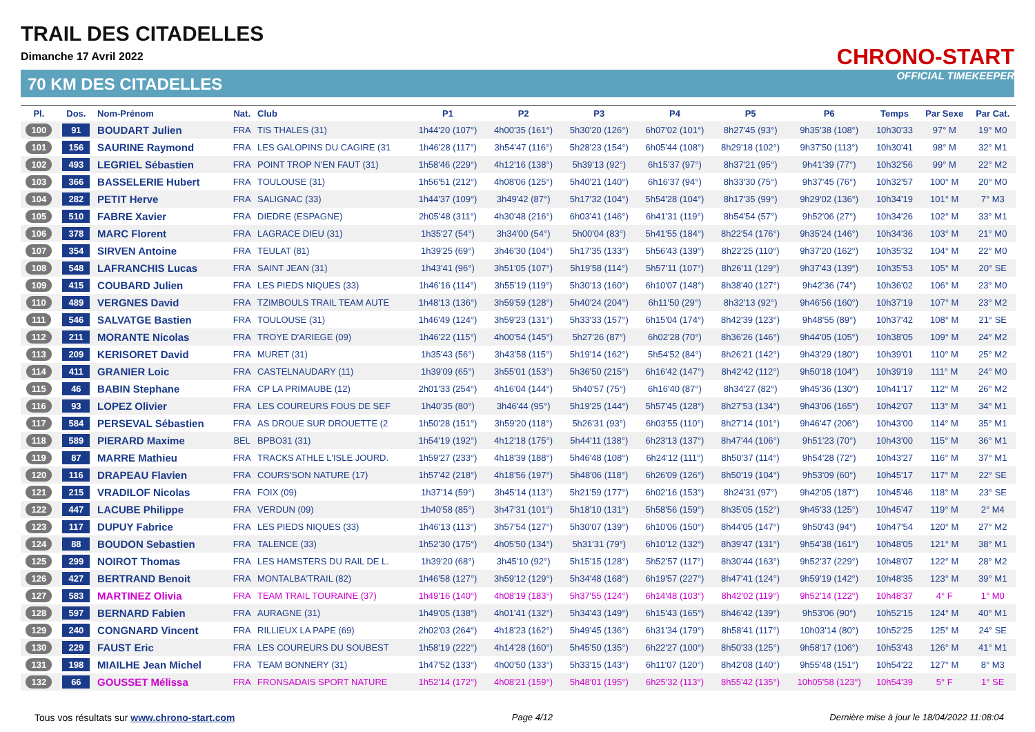TRAIL DES CITADELLES
Dimanche 17 Avril 2022
70 KM DES CITADELLES
CHRONO-START
OFFICIAL TIMEKEEPER
| Pl. | Dos. | Nom-Prénom | Nat. | Club | P1 | P2 | P3 | P4 | P5 | P6 | Temps | Par Sexe | Par Cat. |
| --- | --- | --- | --- | --- | --- | --- | --- | --- | --- | --- | --- | --- | --- |
| 100 | 91 | BOUDART Julien | FRA | TIS THALES (31) | 1h44'20 (107°) | 4h00'35 (161°) | 5h30'20 (126°) | 6h07'02 (101°) | 8h27'45 (93°) | 9h35'38 (108°) | 10h30'33 | 97° M | 19° M0 |
| 101 | 156 | SAURINE Raymond | FRA | LES GALOPINS DU CAGIRE (31 | 1h46'28 (117°) | 3h54'47 (116°) | 5h28'23 (154°) | 6h05'44 (108°) | 8h29'18 (102°) | 9h37'50 (113°) | 10h30'41 | 98° M | 32° M1 |
| 102 | 493 | LEGRIEL Sébastien | FRA | POINT TROP N'EN FAUT (31) | 1h58'46 (229°) | 4h12'16 (138°) | 5h39'13 (92°) | 6h15'37 (97°) | 8h37'21 (95°) | 9h41'39 (77°) | 10h32'56 | 99° M | 22° M2 |
| 103 | 366 | BASSELERIE Hubert | FRA | TOULOUSE (31) | 1h56'51 (212°) | 4h08'06 (125°) | 5h40'21 (140°) | 6h16'37 (94°) | 8h33'30 (75°) | 9h37'45 (76°) | 10h32'57 | 100° M | 20° M0 |
| 104 | 282 | PETIT Herve | FRA | SALIGNAC (33) | 1h44'37 (109°) | 3h49'42 (87°) | 5h17'32 (104°) | 5h54'28 (104°) | 8h17'35 (99°) | 9h29'02 (136°) | 10h34'19 | 101° M | 7° M3 |
| 105 | 510 | FABRE Xavier | FRA | DIEDRE (ESPAGNE) | 2h05'48 (311°) | 4h30'48 (216°) | 6h03'41 (146°) | 6h41'31 (119°) | 8h54'54 (57°) | 9h52'06 (27°) | 10h34'26 | 102° M | 33° M1 |
| 106 | 378 | MARC Florent | FRA | LAGRACE DIEU (31) | 1h35'27 (54°) | 3h34'00 (54°) | 5h00'04 (83°) | 5h41'55 (184°) | 8h22'54 (176°) | 9h35'24 (146°) | 10h34'36 | 103° M | 21° M0 |
| 107 | 354 | SIRVEN Antoine | FRA | TEULAT (81) | 1h39'25 (69°) | 3h46'30 (104°) | 5h17'35 (133°) | 5h56'43 (139°) | 8h22'25 (110°) | 9h37'20 (162°) | 10h35'32 | 104° M | 22° M0 |
| 108 | 548 | LAFRANCHIS Lucas | FRA | SAINT JEAN (31) | 1h43'41 (96°) | 3h51'05 (107°) | 5h19'58 (114°) | 5h57'11 (107°) | 8h26'11 (129°) | 9h37'43 (139°) | 10h35'53 | 105° M | 20° SE |
| 109 | 415 | COUBARD Julien | FRA | LES PIEDS NIQUES (33) | 1h46'16 (114°) | 3h55'19 (119°) | 5h30'13 (160°) | 6h10'07 (148°) | 8h38'40 (127°) | 9h42'36 (74°) | 10h36'02 | 106° M | 23° M0 |
| 110 | 489 | VERGNES David | FRA | TZIMBOULS TRAIL TEAM AUTE | 1h48'13 (136°) | 3h59'59 (128°) | 5h40'24 (204°) | 6h11'50 (29°) | 8h32'13 (92°) | 9h46'56 (160°) | 10h37'19 | 107° M | 23° M2 |
| 111 | 546 | SALVATGE Bastien | FRA | TOULOUSE (31) | 1h46'49 (124°) | 3h59'23 (131°) | 5h33'33 (157°) | 6h15'04 (174°) | 8h42'39 (123°) | 9h48'55 (89°) | 10h37'42 | 108° M | 21° SE |
| 112 | 211 | MORANTE Nicolas | FRA | TROYE D'ARIEGE (09) | 1h46'22 (115°) | 4h00'54 (145°) | 5h27'26 (87°) | 6h02'28 (70°) | 8h36'26 (146°) | 9h44'05 (105°) | 10h38'05 | 109° M | 24° M2 |
| 113 | 209 | KERISORET David | FRA | MURET (31) | 1h35'43 (56°) | 3h43'58 (115°) | 5h19'14 (162°) | 5h54'52 (84°) | 8h26'21 (142°) | 9h43'29 (180°) | 10h39'01 | 110° M | 25° M2 |
| 114 | 411 | GRANIER Loic | FRA | CASTELNAUDARY (11) | 1h39'09 (65°) | 3h55'01 (153°) | 5h36'50 (215°) | 6h16'42 (147°) | 8h42'42 (112°) | 9h50'18 (104°) | 10h39'19 | 111° M | 24° M0 |
| 115 | 46 | BABIN Stephane | FRA | CP LA PRIMAUBE (12) | 2h01'33 (254°) | 4h16'04 (144°) | 5h40'57 (75°) | 6h16'40 (87°) | 8h34'27 (82°) | 9h45'36 (130°) | 10h41'17 | 112° M | 26° M2 |
| 116 | 93 | LOPEZ Olivier | FRA | LES COUREURS FOUS DE SEF | 1h40'35 (80°) | 3h46'44 (95°) | 5h19'25 (144°) | 5h57'45 (128°) | 8h27'53 (134°) | 9h43'06 (165°) | 10h42'07 | 113° M | 34° M1 |
| 117 | 584 | PERSEVAL Sébastien | FRA | AS DROUE SUR DROUETTE (2 | 1h50'28 (151°) | 3h59'20 (118°) | 5h26'31 (93°) | 6h03'55 (110°) | 8h27'14 (101°) | 9h46'47 (206°) | 10h43'00 | 114° M | 35° M1 |
| 118 | 589 | PIERARD Maxime | BEL | BPBO31 (31) | 1h54'19 (192°) | 4h12'18 (175°) | 5h44'11 (138°) | 6h23'13 (137°) | 8h47'44 (106°) | 9h51'23 (70°) | 10h43'00 | 115° M | 36° M1 |
| 119 | 87 | MARRE Mathieu | FRA | TRACKS ATHLE L'ISLE JOURD. | 1h59'27 (233°) | 4h18'39 (188°) | 5h46'48 (108°) | 6h24'12 (111°) | 8h50'37 (114°) | 9h54'28 (72°) | 10h43'27 | 116° M | 37° M1 |
| 120 | 116 | DRAPEAU Flavien | FRA | COURS'SON NATURE (17) | 1h57'42 (218°) | 4h18'56 (197°) | 5h48'06 (118°) | 6h26'09 (126°) | 8h50'19 (104°) | 9h53'09 (60°) | 10h45'17 | 117° M | 22° SE |
| 121 | 215 | VRADILOF Nicolas | FRA | FOIX (09) | 1h37'14 (59°) | 3h45'14 (113°) | 5h21'59 (177°) | 6h02'16 (153°) | 8h24'31 (97°) | 9h42'05 (187°) | 10h45'46 | 118° M | 23° SE |
| 122 | 447 | LACUBE Philippe | FRA | VERDUN (09) | 1h40'58 (85°) | 3h47'31 (101°) | 5h18'10 (131°) | 5h58'56 (159°) | 8h35'05 (152°) | 9h45'33 (125°) | 10h45'47 | 119° M | 2° M4 |
| 123 | 117 | DUPUY Fabrice | FRA | LES PIEDS NIQUES (33) | 1h46'13 (113°) | 3h57'54 (127°) | 5h30'07 (139°) | 6h10'06 (150°) | 8h44'05 (147°) | 9h50'43 (94°) | 10h47'54 | 120° M | 27° M2 |
| 124 | 88 | BOUDON Sebastien | FRA | TALENCE (33) | 1h52'30 (175°) | 4h05'50 (134°) | 5h31'31 (79°) | 6h10'12 (132°) | 8h39'47 (131°) | 9h54'38 (161°) | 10h48'05 | 121° M | 38° M1 |
| 125 | 299 | NOIROT Thomas | FRA | LES HAMSTERS DU RAIL DE L. | 1h39'20 (68°) | 3h45'10 (92°) | 5h15'15 (128°) | 5h52'57 (117°) | 8h30'44 (163°) | 9h52'37 (229°) | 10h48'07 | 122° M | 28° M2 |
| 126 | 427 | BERTRAND Benoit | FRA | MONTALBA'TRAIL (82) | 1h46'58 (127°) | 3h59'12 (129°) | 5h34'48 (168°) | 6h19'57 (227°) | 8h47'41 (124°) | 9h59'19 (142°) | 10h48'35 | 123° M | 39° M1 |
| 127 | 583 | MARTINEZ Olivia | FRA | TEAM TRAIL TOURAINE (37) | 1h49'16 (140°) | 4h08'19 (183°) | 5h37'55 (124°) | 6h14'48 (103°) | 8h42'02 (119°) | 9h52'14 (122°) | 10h48'37 | 4° F | 1° M0 |
| 128 | 597 | BERNARD Fabien | FRA | AURAGNE (31) | 1h49'05 (138°) | 4h01'41 (132°) | 5h34'43 (149°) | 6h15'43 (165°) | 8h46'42 (139°) | 9h53'06 (90°) | 10h52'15 | 124° M | 40° M1 |
| 129 | 240 | CONGNARD Vincent | FRA | RILLIEUX LA PAPE (69) | 2h02'03 (264°) | 4h18'23 (162°) | 5h49'45 (136°) | 6h31'34 (179°) | 8h58'41 (117°) | 10h03'14 (80°) | 10h52'25 | 125° M | 24° SE |
| 130 | 229 | FAUST Eric | FRA | LES COUREURS DU SOUBEST | 1h58'19 (222°) | 4h14'28 (160°) | 5h45'50 (135°) | 6h22'27 (100°) | 8h50'33 (125°) | 9h58'17 (106°) | 10h53'43 | 126° M | 41° M1 |
| 131 | 198 | MIAILHE Jean Michel | FRA | TEAM BONNERY (31) | 1h47'52 (133°) | 4h00'50 (133°) | 5h33'15 (143°) | 6h11'07 (120°) | 8h42'08 (140°) | 9h55'48 (151°) | 10h54'22 | 127° M | 8° M3 |
| 132 | 66 | GOUSSET Mélissa | FRA | FRONSADAIS SPORT NATURE | 1h52'14 (172°) | 4h08'21 (159°) | 5h48'01 (195°) | 6h25'32 (113°) | 8h55'42 (135°) | 10h05'58 (123°) | 10h54'39 | 5° F | 1° SE |
Tous vos résultats sur www.chrono-start.com Page 4/12 Dernière mise à jour le 18/04/2022 11:08:04